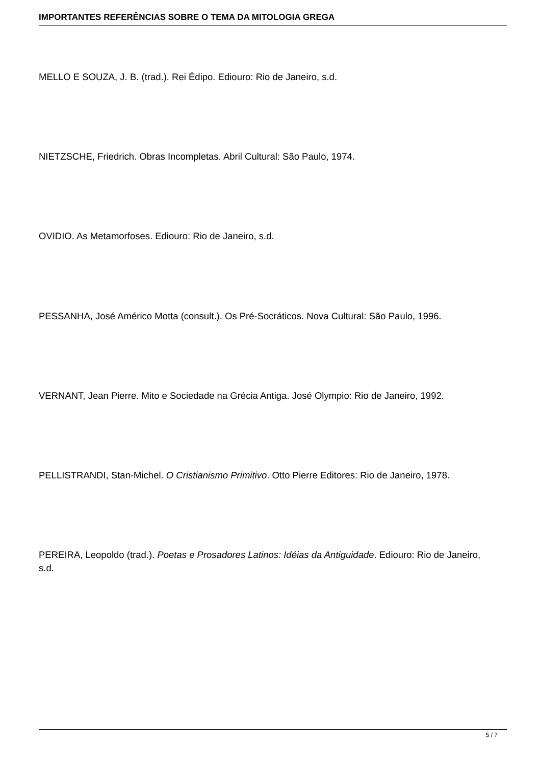IMPORTANTES REFERÊNCIAS SOBRE O TEMA DA MITOLOGIA GREGA
MELLO E SOUZA, J. B. (trad.). Rei Édipo. Ediouro: Rio de Janeiro, s.d.
NIETZSCHE, Friedrich. Obras Incompletas. Abril Cultural: São Paulo, 1974.
OVIDIO. As Metamorfoses. Ediouro: Rio de Janeiro, s.d.
PESSANHA, José Américo Motta (consult.). Os Pré-Socráticos. Nova Cultural: São Paulo, 1996.
VERNANT, Jean Pierre. Mito e Sociedade na Grécia Antiga. José Olympio: Rio de Janeiro, 1992.
PELLISTRANDI, Stan-Michel. O Cristianismo Primitivo. Otto Pierre Editores: Rio de Janeiro, 1978.
PEREIRA, Leopoldo (trad.). Poetas e Prosadores Latinos: Idéias da Antiguidade. Ediouro: Rio de Janeiro, s.d.
5 / 7